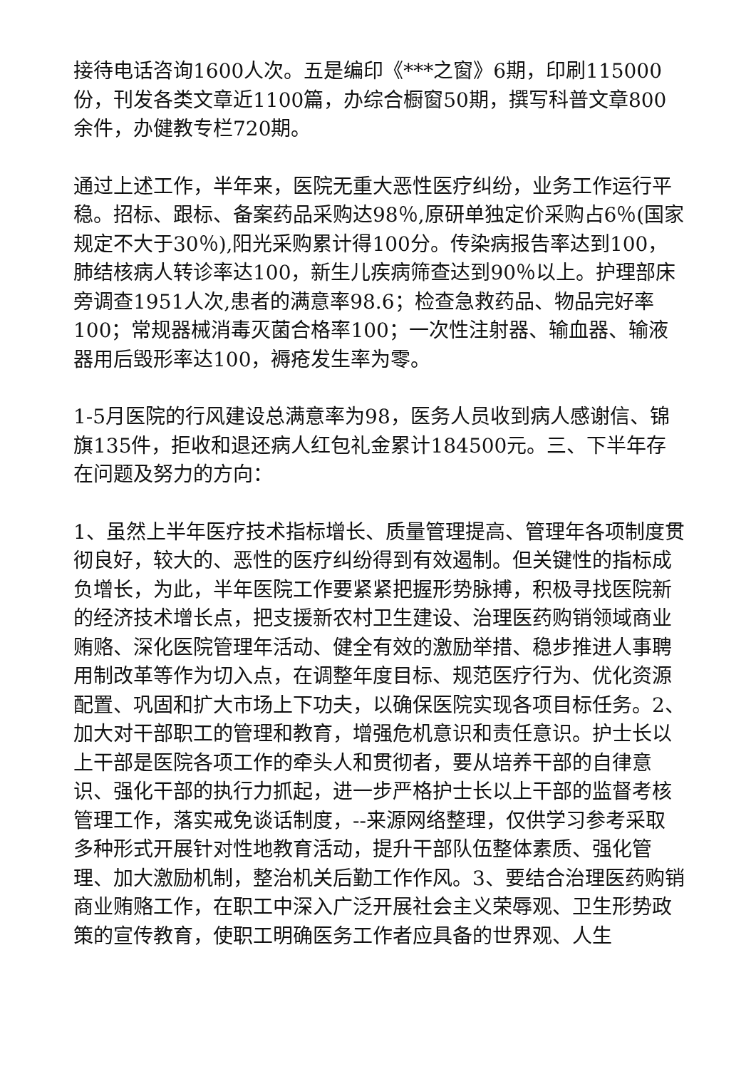接待电话咨询1600人次。五是编印《***之窗》6期，印刷115000份，刊发各类文章近1100篇，办综合橱窗50期，撰写科普文章800余件，办健教专栏720期。
通过上述工作，半年来，医院无重大恶性医疗纠纷，业务工作运行平稳。招标、跟标、备案药品采购达98％,原研单独定价采购占6％(国家规定不大于30％),阳光采购累计得100分。传染病报告率达到100，肺结核病人转诊率达100，新生儿疾病筛查达到90％以上。护理部床旁调查1951人次,患者的满意率98.6；检查急救药品、物品完好率100；常规器械消毒灭菌合格率100；一次性注射器、输血器、输液器用后毁形率达100，褥疮发生率为零。
1-5月医院的行风建设总满意率为98，医务人员收到病人感谢信、锦旗135件，拒收和退还病人红包礼金累计184500元。三、下半年存在问题及努力的方向：
1、虽然上半年医疗技术指标增长、质量管理提高、管理年各项制度贯彻良好，较大的、恶性的医疗纠纷得到有效遏制。但关键性的指标成负增长，为此，半年医院工作要紧紧把握形势脉搏，积极寻找医院新的经济技术增长点，把支援新农村卫生建设、治理医药购销领域商业贿赂、深化医院管理年活动、健全有效的激励举措、稳步推进人事聘用制改革等作为切入点，在调整年度目标、规范医疗行为、优化资源配置、巩固和扩大市场上下功夫，以确保医院实现各项目标任务。2、加大对干部职工的管理和教育，增强危机意识和责任意识。护士长以上干部是医院各项工作的牵头人和贯彻者，要从培养干部的自律意识、强化干部的执行力抓起，进一步严格护士长以上干部的监督考核管理工作，落实戒免谈话制度，--来源网络整理，仅供学习参考采取多种形式开展针对性地教育活动，提升干部队伍整体素质、强化管理、加大激励机制，整治机关后勤工作作风。3、要结合治理医药购销商业贿赂工作，在职工中深入广泛开展社会主义荣辱观、卫生形势政策的宣传教育，使职工明确医务工作者应具备的世界观、人生